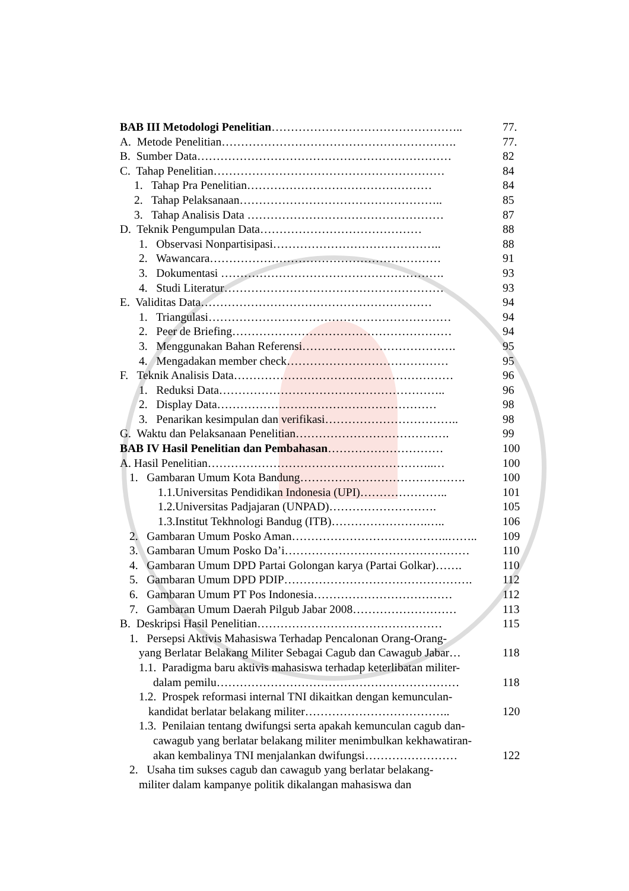BAB III Metodologi Penelitian………………………………………….. 77.
A. Metode Penelitian……………………………………………………. 77.
B. Sumber Data………………………………………………………… 82
C. Tahap Penelitian…………………………………………………… 84
1. Tahap Pra Penelitian………………………………………… 84
2. Tahap Pelaksanaan…………………………………………….. 85
3. Tahap Analisis Data …………………………………………… 87
D. Teknik Pengumpulan Data…………………………………… 88
1. Observasi Nonpartisipasi…………………………………….. 88
2. Wawancara…………………………………………………… 91
3. Dokumentasi …………………………………………………. 93
4. Studi Literatur………………………………………………… 93
E. Validitas Data…………………………………………………… 94
1. Triangulasi……………………………………………………… 94
2. Peer de Briefing………………………………………………… 94
3. Menggunakan Bahan Referensi…………………………………. 95
4. Mengadakan member check…………………………………… 95
F. Teknik Analisis Data………………………………………………… 96
1. Reduksi Data………………………………………………….. 96
2. Display Data………………………………………………… 98
3. Penarikan kesimpulan dan verifikasi…………………………….. 98
G. Waktu dan Pelaksanaan Penelitian…………………………………. 99
BAB IV Hasil Penelitian dan Pembahasan………………………… 100
A. Hasil Penelitian…………………………………………………..… 100
1. Gambaran Umum Kota Bandung……………………………………. 100
1.1.Universitas Pendidikan Indonesia (UPI)………………….. 101
1.2.Universitas Padjajaran (UNPAD)………………………. 105
1.3.Institut Tekhnologi Bandug (ITB)…………………….….. 106
2. Gambaran Umum Posko Aman…………………………………..…….. 109
3. Gambaran Umum Posko Da’i………………………………………… 110
4. Gambaran Umum DPD Partai Golongan karya (Partai Golkar)……. 110
5. Gambaran Umum DPD PDIP…………………………………………. 112
6. Gambaran Umum PT Pos Indonesia……………………………… 112
7. Gambaran Umum Daerah Pilgub Jabar 2008……………………… 113
B. Deskripsi Hasil Penelitian………………………………………… 115
1. Persepsi Aktivis Mahasiswa Terhadap Pencalonan Orang-Orang-
yang Berlatar Belakang Militer Sebagai Cagub dan Cawagub Jabar… 118
1.1. Paradigma baru aktivis mahasiswa terhadap keterlibatan militer-
dalam pemilu……………………………………………………… 118
1.2. Prospek reformasi internal TNI dikaitkan dengan kemunculan-
kandidat berlatar belakang militer……………………………….. 120
1.3. Penilaian tentang dwifungsi serta apakah kemunculan cagub dan-
cawagub yang berlatar belakang militer menimbulkan kekhawatiran-
akan kembalinya TNI menjalankan dwifungsi…………………… 122
2. Usaha tim sukses cagub dan cawagub yang berlatar belakang-
militer dalam kampanye politik dikalangan mahasiswa dan